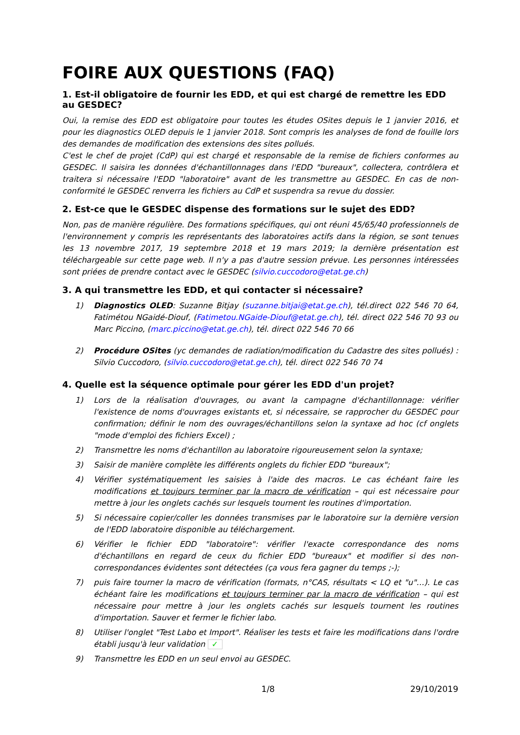FOIRE AUX QUESTIONS (FAQ)
1. Est-il obligatoire de fournir les EDD, et qui est chargé de remettre les EDD au GESDEC?
Oui, la remise des EDD est obligatoire pour toutes les études OSites depuis le 1 janvier 2016, et pour les diagnostics OLED depuis le 1 janvier 2018. Sont compris les analyses de fond de fouille lors des demandes de modification des extensions des sites pollués.
C'est le chef de projet (CdP) qui est chargé et responsable de la remise de fichiers conformes au GESDEC. Il saisira les données d'échantillonnages dans l'EDD "bureaux", collectera, contrôlera et traitera si nécessaire l'EDD "laboratoire" avant de les transmettre au GESDEC. En cas de non-conformité le GESDEC renverra les fichiers au CdP et suspendra sa revue du dossier.
2. Est-ce que le GESDEC dispense des formations sur le sujet des EDD?
Non, pas de manière régulière. Des formations spécifiques, qui ont réuni 45/65/40 professionnels de l'environnement y compris les représentants des laboratoires actifs dans la région, se sont tenues les 13 novembre 2017, 19 septembre 2018 et 19 mars 2019; la dernière présentation est téléchargeable sur cette page web. Il n'y a pas d'autre session prévue. Les personnes intéressées sont priées de prendre contact avec le GESDEC (silvio.cuccodoro@etat.ge.ch)
3. A qui transmettre les EDD, et qui contacter si nécessaire?
1) Diagnostics OLED: Suzanne Bitjay (suzanne.bitjai@etat.ge.ch), tél.direct 022 546 70 64, Fatimétou NGaidé-Diouf, (Fatimetou.NGaide-Diouf@etat.ge.ch), tél. direct 022 546 70 93 ou Marc Piccino, (marc.piccino@etat.ge.ch), tél. direct 022 546 70 66
2) Procédure OSites (yc demandes de radiation/modification du Cadastre des sites pollués) : Silvio Cuccodoro, (silvio.cuccodoro@etat.ge.ch), tél. direct 022 546 70 74
4. Quelle est la séquence optimale pour gérer les EDD d'un projet?
1) Lors de la réalisation d'ouvrages, ou avant la campagne d'échantillonnage: vérifier l'existence de noms d'ouvrages existants et, si nécessaire, se rapprocher du GESDEC pour confirmation; définir le nom des ouvrages/échantillons selon la syntaxe ad hoc (cf onglets "mode d'emploi des fichiers Excel) ;
2) Transmettre les noms d'échantillon au laboratoire rigoureusement selon la syntaxe;
3) Saisir de manière complète les différents onglets du fichier EDD "bureaux";
4) Vérifier systématiquement les saisies à l'aide des macros. Le cas échéant faire les modifications et toujours terminer par la macro de vérification – qui est nécessaire pour mettre à jour les onglets cachés sur lesquels tournent les routines d'importation.
5) Si nécessaire copier/coller les données transmises par le laboratoire sur la dernière version de l'EDD laboratoire disponible au téléchargement.
6) Vérifier le fichier EDD "laboratoire": vérifier l'exacte correspondance des noms d'échantillons en regard de ceux du fichier EDD "bureaux" et modifier si des non-correspondances évidentes sont détectées (ça vous fera gagner du temps ;-);
7) puis faire tourner la macro de vérification (formats, n°CAS, résultats < LQ et "u"…). Le cas échéant faire les modifications et toujours terminer par la macro de vérification – qui est nécessaire pour mettre à jour les onglets cachés sur lesquels tournent les routines d'importation. Sauver et fermer le fichier labo.
8) Utiliser l'onglet "Test Labo et Import". Réaliser les tests et faire les modifications dans l'ordre établi jusqu'à leur validation ✓
9) Transmettre les EDD en un seul envoi au GESDEC.
1/8 29/10/2019